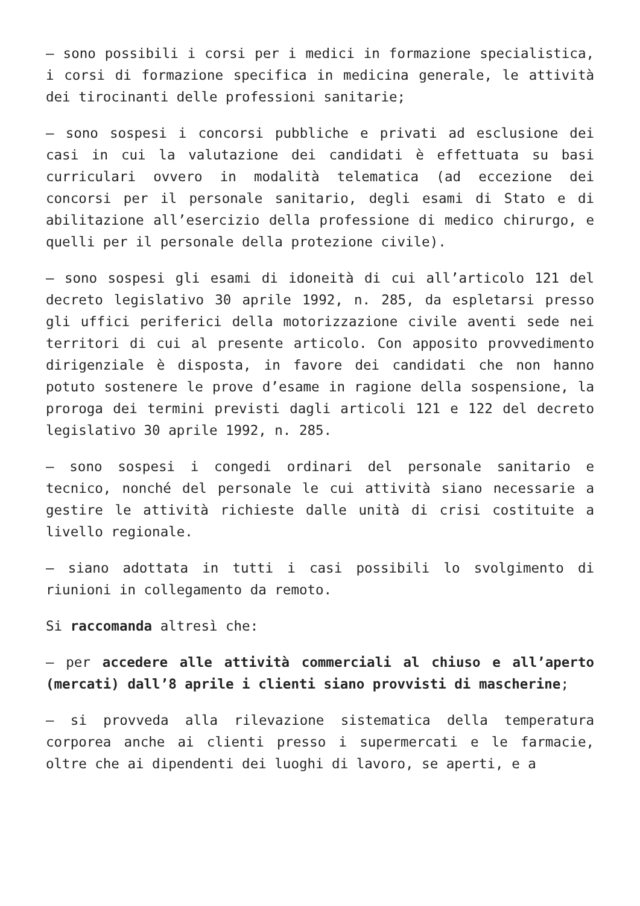– sono possibili i corsi per i medici in formazione specialistica, i corsi di formazione specifica in medicina generale, le attività dei tirocinanti delle professioni sanitarie;
– sono sospesi i concorsi pubbliche e privati ad esclusione dei casi in cui la valutazione dei candidati è effettuata su basi curriculari ovvero in modalità telematica (ad eccezione dei concorsi per il personale sanitario, degli esami di Stato e di abilitazione all’esercizio della professione di medico chirurgo, e quelli per il personale della protezione civile).
– sono sospesi gli esami di idoneità di cui all’articolo 121 del decreto legislativo 30 aprile 1992, n. 285, da espletarsi presso gli uffici periferici della motorizzazione civile aventi sede nei territori di cui al presente articolo. Con apposito provvedimento dirigenziale è disposta, in favore dei candidati che non hanno potuto sostenere le prove d’esame in ragione della sospensione, la proroga dei termini previsti dagli articoli 121 e 122 del decreto legislativo 30 aprile 1992, n. 285.
– sono sospesi i congedi ordinari del personale sanitario e tecnico, nonché del personale le cui attività siano necessarie a gestire le attività richieste dalle unità di crisi costituite a livello regionale.
– siano adottata in tutti i casi possibili lo svolgimento di riunioni in collegamento da remoto.
Si raccomanda altresì che:
– per accedere alle attività commerciali al chiuso e all’aperto (mercati) dall’8 aprile i clienti siano provvisti di mascherine;
– si provveda alla rilevazione sistematica della temperatura corporea anche ai clienti presso i supermercati e le farmacie, oltre che ai dipendenti dei luoghi di lavoro, se aperti, e a